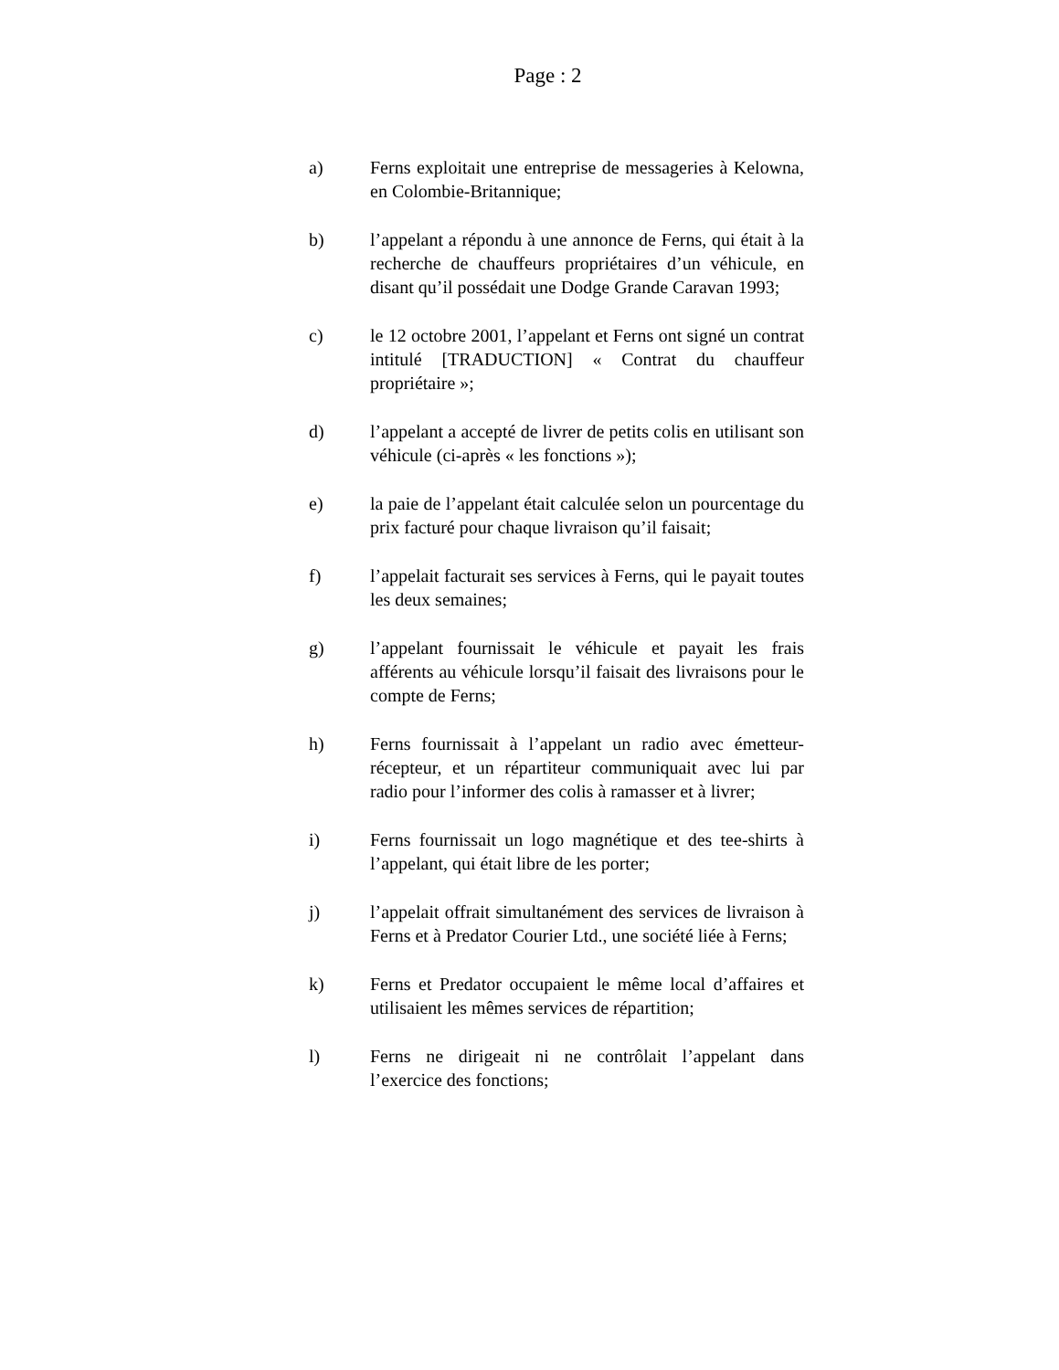Page : 2
a) Ferns exploitait une entreprise de messageries à Kelowna, en Colombie-Britannique;
b) l’appelant a répondu à une annonce de Ferns, qui était à la recherche de chauffeurs propriétaires d’un véhicule, en disant qu’il possédait une Dodge Grande Caravan 1993;
c) le 12 octobre 2001, l’appelant et Ferns ont signé un contrat intitulé [TRADUCTION] « Contrat du chauffeur propriétaire »;
d) l’appelant a accepté de livrer de petits colis en utilisant son véhicule (ci-après « les fonctions »);
e) la paie de l’appelant était calculée selon un pourcentage du prix facturé pour chaque livraison qu’il faisait;
f) l’appelait facturait ses services à Ferns, qui le payait toutes les deux semaines;
g) l’appelant fournissait le véhicule et payait les frais afférents au véhicule lorsqu’il faisait des livraisons pour le compte de Ferns;
h) Ferns fournissait à l’appelant un radio avec émetteur-récepteur, et un répartiteur communiquait avec lui par radio pour l’informer des colis à ramasser et à livrer;
i) Ferns fournissait un logo magnétique et des tee-shirts à l’appelant, qui était libre de les porter;
j) l’appelait offrait simultanément des services de livraison à Ferns et à Predator Courier Ltd., une société liée à Ferns;
k) Ferns et Predator occupaient le même local d’affaires et utilisaient les mêmes services de répartition;
l) Ferns ne dirigeait ni ne contrôlait l’appelant dans l’exercice des fonctions;